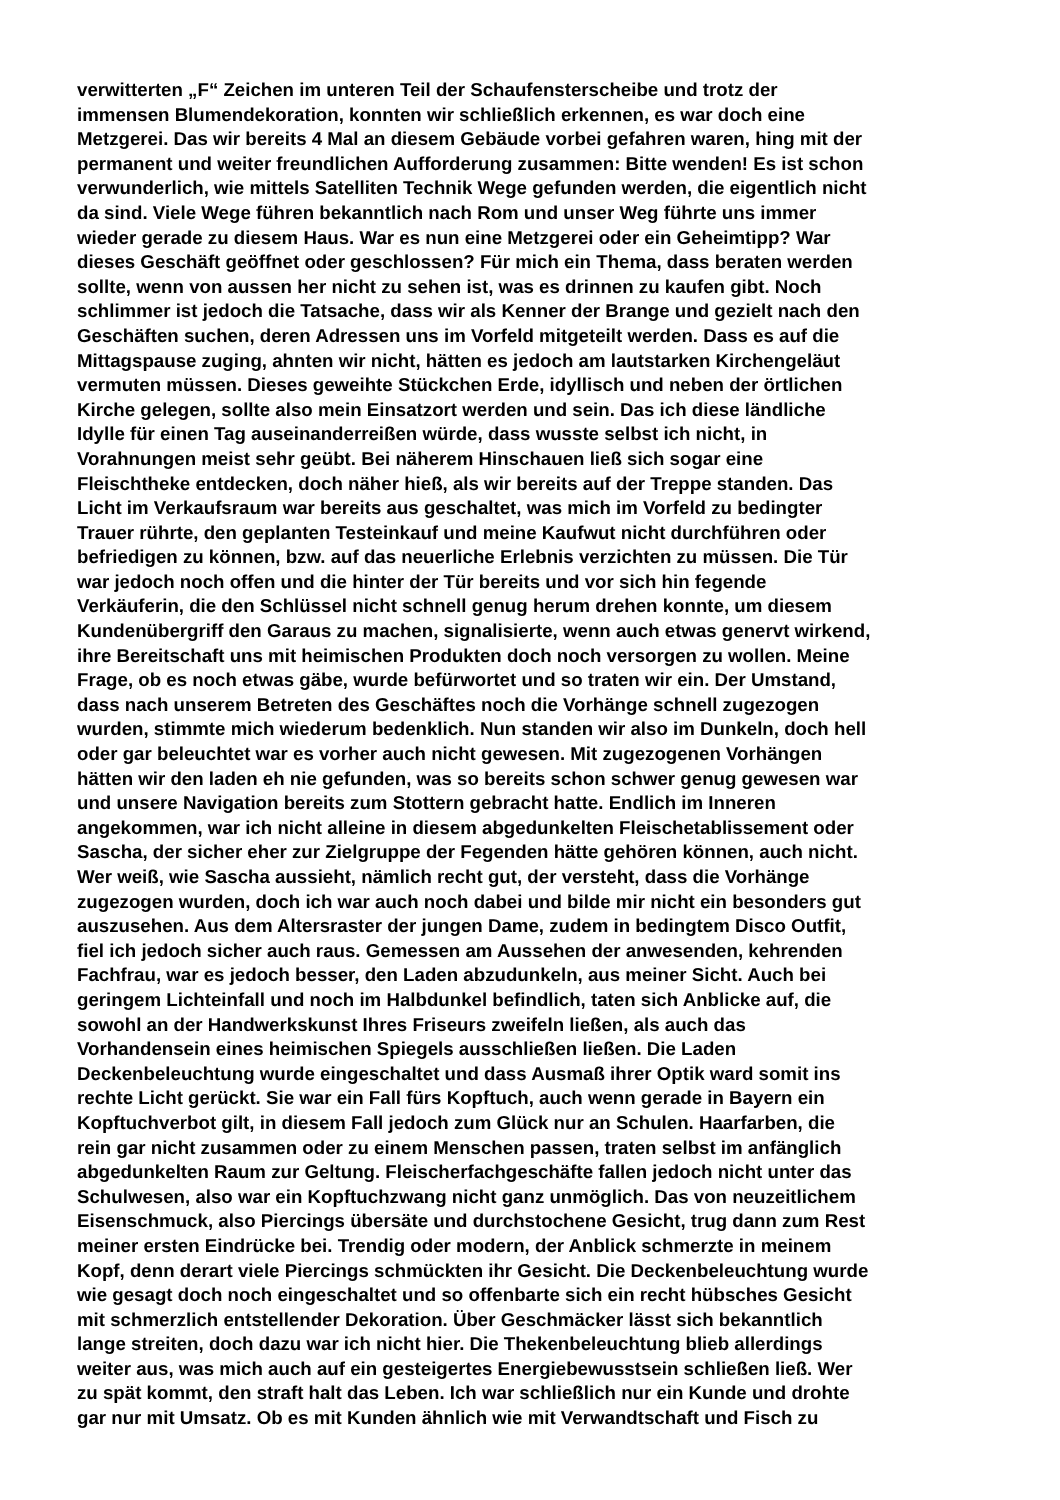verwitterten „F“ Zeichen im unteren Teil der Schaufensterscheibe und trotz der
immensen Blumendekoration, konnten wir schließlich erkennen, es war doch eine
Metzgerei. Das wir bereits 4 Mal an diesem Gebäude vorbei gefahren waren, hing mit der
permanent und weiter freundlichen Aufforderung zusammen: Bitte wenden! Es ist schon
verwunderlich, wie mittels Satelliten Technik Wege gefunden werden, die eigentlich nicht
da sind. Viele Wege führen bekanntlich nach Rom und unser Weg führte uns immer
wieder gerade zu diesem Haus. War es nun eine Metzgerei oder ein Geheimtipp? War
dieses Geschäft geöffnet oder geschlossen? Für mich ein Thema, dass beraten werden
sollte, wenn von aussen her nicht zu sehen ist, was es drinnen zu kaufen gibt. Noch
schlimmer ist jedoch die Tatsache, dass wir als Kenner der Brange und gezielt nach den
Geschäften suchen, deren Adressen uns im Vorfeld mitgeteilt werden. Dass es auf die
Mittagspause zuging, ahnten wir nicht, hätten es jedoch am lautstarken Kirchengeläut
vermuten müssen. Dieses geweihte Stückchen Erde, idyllisch und neben der örtlichen
Kirche gelegen, sollte also mein Einsatzort werden und sein. Das ich diese ländliche
Idylle für einen Tag auseinanderreißen würde, dass wusste selbst ich nicht, in
Vorahnungen meist sehr geübt. Bei näherem Hinschauen ließ sich sogar eine
Fleischtheke entdecken, doch näher hieß, als wir bereits auf der Treppe standen. Das
Licht im Verkaufsraum war bereits aus geschaltet, was mich im Vorfeld zu bedingter
Trauer rührte, den geplanten Testeinkauf und meine Kaufwut nicht durchführen oder
befriedigen zu können, bzw. auf das neuerliche Erlebnis verzichten zu müssen. Die Tür
war jedoch noch offen und die hinter der Tür bereits und vor sich hin fegende
Verkäuferin, die den Schlüssel nicht schnell genug herum drehen konnte, um diesem
Kundenübergriff den Garaus zu machen, signalisierte, wenn auch etwas genervt wirkend,
ihre Bereitschaft uns mit heimischen Produkten doch noch versorgen zu wollen. Meine
Frage, ob es noch etwas gäbe, wurde befürwortet und so traten wir ein. Der Umstand,
dass nach unserem Betreten des Geschäftes noch die Vorhänge schnell zugezogen
wurden, stimmte mich wiederum bedenklich. Nun standen wir also im Dunkeln, doch hell
oder gar beleuchtet war es vorher auch nicht gewesen. Mit zugezogenen Vorhängen
hätten wir den laden eh nie gefunden, was so bereits schon schwer genug gewesen war
und unsere Navigation bereits zum Stottern gebracht hatte. Endlich im Inneren
angekommen, war ich nicht alleine in diesem abgedunkelten Fleischetablissement oder
Sascha, der sicher eher zur Zielgruppe der Fegenden hätte gehören können, auch nicht.
Wer weiß, wie Sascha aussieht, nämlich recht gut, der versteht, dass die Vorhänge
zugezogen wurden, doch ich war auch noch dabei und bilde mir nicht ein besonders gut
auszusehen. Aus dem Altersraster der jungen Dame, zudem in bedingtem Disco Outfit,
fiel ich jedoch sicher auch raus. Gemessen am Aussehen der anwesenden, kehrenden
Fachfrau, war es jedoch besser, den Laden abzudunkeln, aus meiner Sicht. Auch bei
geringem Lichteinfall und noch im Halbdunkel befindlich, taten sich Anblicke auf, die
sowohl an der Handwerkskunst Ihres Friseurs zweifeln ließen, als auch das
Vorhandensein eines heimischen Spiegels ausschließen ließen. Die Laden
Deckenbeleuchtung wurde eingeschaltet und dass Ausmaß ihrer Optik ward somit ins
rechte Licht gerückt. Sie war ein Fall fürs Kopftuch, auch wenn gerade in Bayern ein
Kopftuchverbot gilt, in diesem Fall jedoch zum Glück nur an Schulen. Haarfarben, die
rein gar nicht zusammen oder zu einem Menschen passen, traten selbst im anfänglich
abgedunkelten Raum zur Geltung. Fleischerfachgeschäfte fallen jedoch nicht unter das
Schulwesen, also war ein Kopftuchzwang nicht ganz unmöglich. Das von neuzeitlichem
Eisenschmuck, also Piercings übersäte und durchstochene Gesicht, trug dann zum Rest
meiner ersten Eindrücke bei. Trendig oder modern, der Anblick schmerzte in meinem
Kopf, denn derart viele Piercings schmückten ihr Gesicht. Die Deckenbeleuchtung wurde
wie gesagt doch noch eingeschaltet und so offenbarte sich ein recht hübsches Gesicht
mit schmerzlich entstellender Dekoration. Über Geschmäcker lässt sich bekanntlich
lange streiten, doch dazu war ich nicht hier. Die Thekenbeleuchtung blieb allerdings
weiter aus, was mich auch auf ein gesteigertes Energiebewusstsein schließen ließ. Wer
zu spät kommt, den straft halt das Leben. Ich war schließlich nur ein Kunde und drohte
gar nur mit Umsatz. Ob es mit Kunden ähnlich wie mit Verwandtschaft und Fisch zu